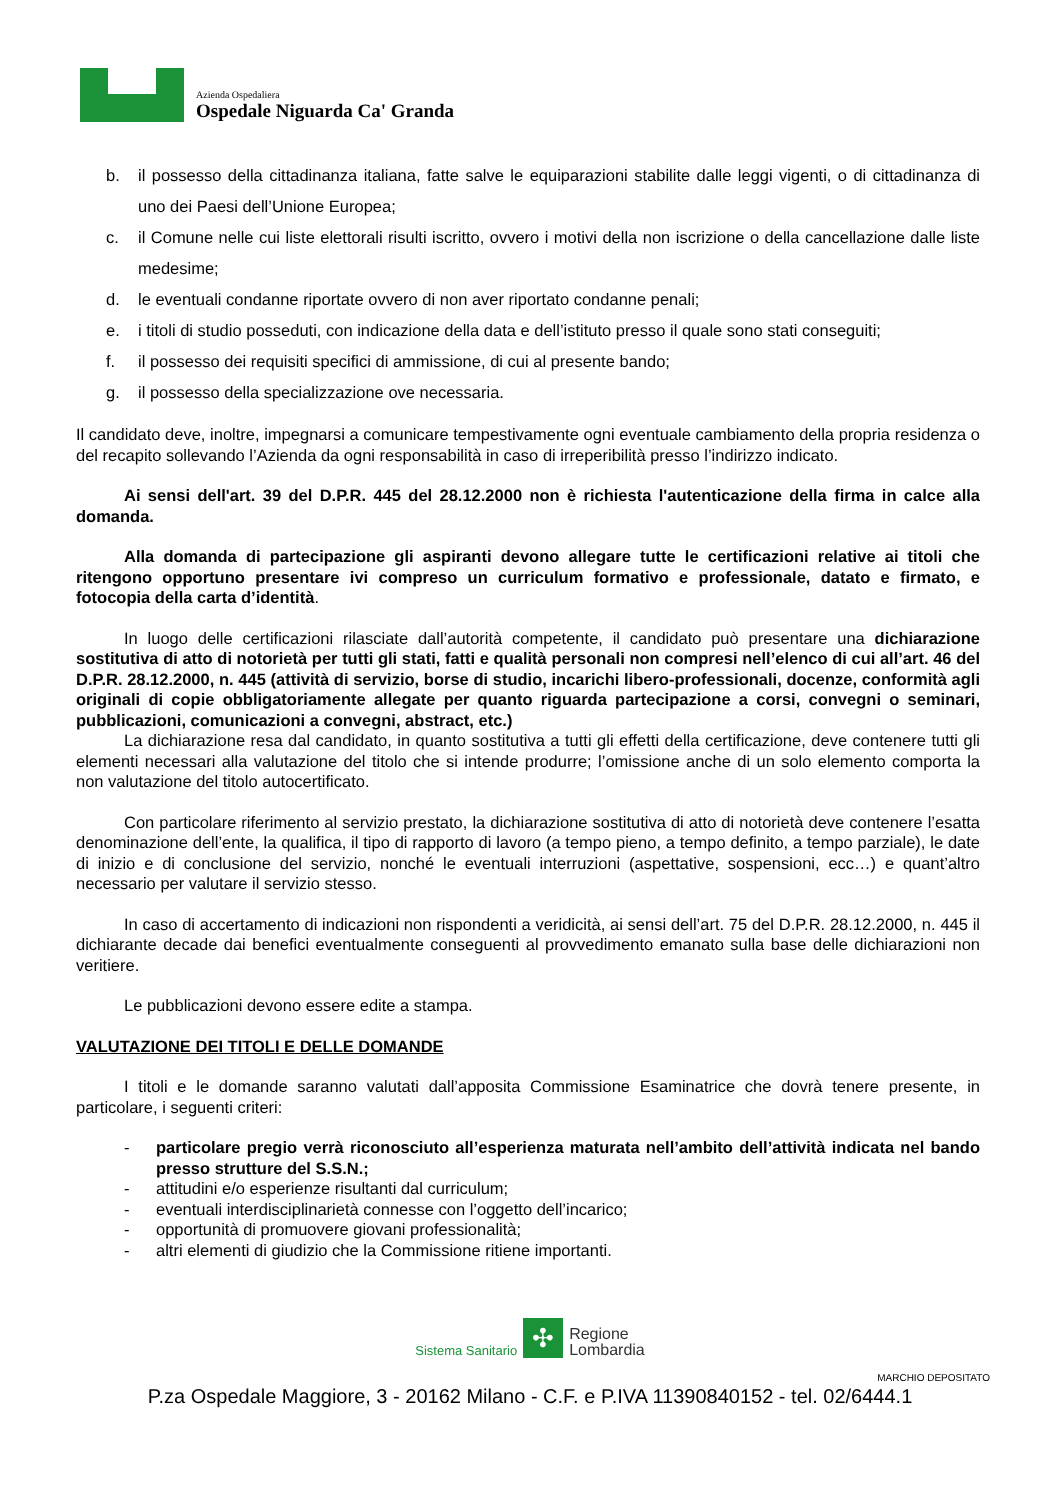Azienda Ospedaliera
Ospedale Niguarda Ca' Granda
b. il possesso della cittadinanza italiana, fatte salve le equiparazioni stabilite dalle leggi vigenti, o di cittadinanza di uno dei Paesi dell’Unione Europea;
c. il Comune nelle cui liste elettorali risulti iscritto, ovvero i motivi della non iscrizione o della cancellazione dalle liste medesime;
d. le eventuali condanne riportate ovvero di non aver riportato condanne penali;
e. i titoli di studio posseduti, con indicazione della data e dell’istituto presso il quale sono stati conseguiti;
f. il possesso dei requisiti specifici di ammissione, di cui al presente bando;
g. il possesso della specializzazione ove necessaria.
Il candidato deve, inoltre, impegnarsi a comunicare tempestivamente ogni eventuale cambiamento della propria residenza o del recapito sollevando l’Azienda da ogni responsabilità in caso di irreperibilità presso l’indirizzo indicato.
Ai sensi dell'art. 39 del D.P.R. 445 del 28.12.2000 non è richiesta l'autenticazione della firma in calce alla domanda.
Alla domanda di partecipazione gli aspiranti devono allegare tutte le certificazioni relative ai titoli che ritengono opportuno presentare ivi compreso un curriculum formativo e professionale, datato e firmato, e fotocopia della carta d’identità.
In luogo delle certificazioni rilasciate dall’autorità competente, il candidato può presentare una dichiarazione sostitutiva di atto di notorietà per tutti gli stati, fatti e qualità personali non compresi nell’elenco di cui all’art. 46 del D.P.R. 28.12.2000, n. 445 (attività di servizio, borse di studio, incarichi libero-professionali, docenze, conformità agli originali di copie obbligatoriamente allegate per quanto riguarda partecipazione a corsi, convegni o seminari, pubblicazioni, comunicazioni a convegni, abstract, etc.)
La dichiarazione resa dal candidato, in quanto sostitutiva a tutti gli effetti della certificazione, deve contenere tutti gli elementi necessari alla valutazione del titolo che si intende produrre; l’omissione anche di un solo elemento comporta la non valutazione del titolo autocertificato.
Con particolare riferimento al servizio prestato, la dichiarazione sostitutiva di atto di notorietà deve contenere l’esatta denominazione dell’ente, la qualifica, il tipo di rapporto di lavoro (a tempo pieno, a tempo definito, a tempo parziale), le date di inizio e di conclusione del servizio, nonché le eventuali interruzioni (aspettative, sospensioni, ecc…) e quant’altro necessario per valutare il servizio stesso.
In caso di accertamento di indicazioni non rispondenti a veridicità, ai sensi dell’art. 75 del D.P.R. 28.12.2000, n. 445 il dichiarante decade dai benefici eventualmente conseguenti al provvedimento emanato sulla base delle dichiarazioni non veritiere.
Le pubblicazioni devono essere edite a stampa.
VALUTAZIONE DEI TITOLI E DELLE DOMANDE
I titoli e le domande saranno valutati dall’apposita Commissione Esaminatrice che dovrà tenere presente, in particolare, i seguenti criteri:
- particolare pregio verrà riconosciuto all’esperienza maturata nell’ambito dell’attività indicata nel bando presso strutture del S.S.N.;
- attitudini e/o esperienze risultanti dal curriculum;
- eventuali interdisciplinarietà connesse con l’oggetto dell’incarico;
- opportunità di promuovere giovani professionalità;
- altri elementi di giudizio che la Commissione ritiene importanti.
Sistema Sanitario ✣ Regione
Lombardia
MARCHIO DEPOSITATO
P.za Ospedale Maggiore, 3 - 20162 Milano - C.F. e P.IVA 11390840152 - tel. 02/6444.1